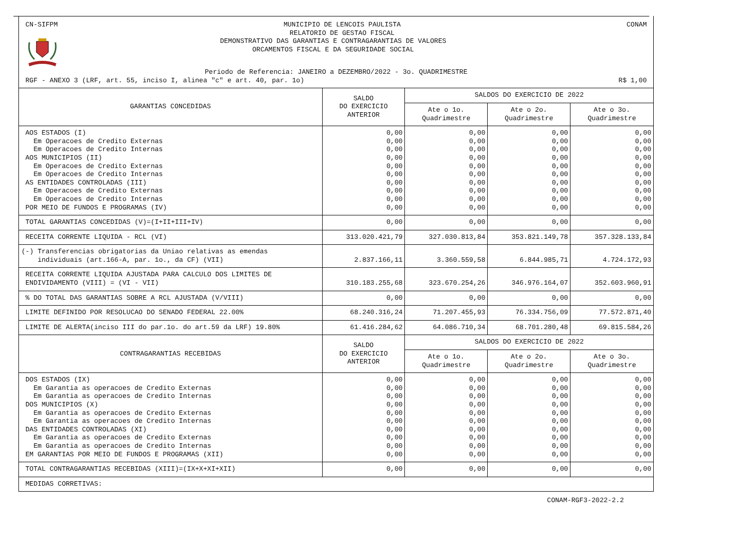CN-SIFPM MUNICIPIO DE LENCOIS PAULISTA
RELATORIO DE GESTAO FISCAL CONAM
DEMONSTRATIVO DAS GARANTIAS E CONTRAGARANTIAS DE VALORES
ORCAMENTOS FISCAL E DA SEGURIDADE SOCIAL
Periodo de Referencia: JANEIRO a DEZEMBRO/2022 - 3o. QUADRIMESTRE
RGF - ANEXO 3 (LRF, art. 55, inciso I, alinea "c" e art. 40, par. 1o) R$ 1,00
| GARANTIAS CONCEDIDAS | SALDO DO EXERCICIO ANTERIOR | SALDOS DO EXERCICIO DE 2022 | | |
| --- | --- | --- | --- | --- |
| | | Ate o 1o. Quadrimestre | Ate o 2o. Quadrimestre | Ate o 3o. Quadrimestre |
| AOS ESTADOS (I) Em Operacoes de Credito Externas Em Operacoes de Credito Internas AOS MUNICIPIOS (II) Em Operacoes de Credito Externas Em Operacoes de Credito Internas AS ENTIDADES CONTROLADAS (III) Em Operacoes de Credito Externas Em Operacoes de Credito Internas POR MEIO DE FUNDOS E PROGRAMAS (IV) | 0,00 0,00 0,00 0,00 0,00 0,00 0,00 0,00 0,00 0,00 | 0,00 0,00 0,00 0,00 0,00 0,00 0,00 0,00 0,00 0,00 | 0,00 0,00 0,00 0,00 0,00 0,00 0,00 0,00 0,00 0,00 | 0,00 0,00 0,00 0,00 0,00 0,00 0,00 0,00 0,00 0,00 |
| TOTAL GARANTIAS CONCEDIDAS (V)=(I+II+III+IV) | 0,00 | 0,00 | 0,00 | 0,00 |
| RECEITA CORRENTE LIQUIDA - RCL (VI) | 313.020.421,79 | 327.030.813,84 | 353.821.149,78 | 357.328.133,84 |
| (-) Transferencias obrigatorias da Uniao relativas as emendas individuais (art.166-A, par. 1o., da CF) (VII) | 2.837.166,11 | 3.360.559,58 | 6.844.985,71 | 4.724.172,93 |
| RECEITA CORRENTE LIQUIDA AJUSTADA PARA CALCULO DOS LIMITES DE ENDIVIDAMENTO (VIII) = (VI - VII) | 310.183.255,68 | 323.670.254,26 | 346.976.164,07 | 352.603.960,91 |
| % DO TOTAL DAS GARANTIAS SOBRE A RCL AJUSTADA (V/VIII) | 0,00 | 0,00 | 0,00 | 0,00 |
| LIMITE DEFINIDO POR RESOLUCAO DO SENADO FEDERAL 22.00% | 68.240.316,24 | 71.207.455,93 | 76.334.756,09 | 77.572.871,40 |
| LIMITE DE ALERTA(inciso III do par.1o. do art.59 da LRF) 19.80% | 61.416.284,62 | 64.086.710,34 | 68.701.280,48 | 69.815.584,26 |
| CONTRAGARANTIAS RECEBIDAS | SALDO DO EXERCICIO ANTERIOR | SALDOS DO EXERCICIO DE 2022 | | |
| | | Ate o 1o. Quadrimestre | Ate o 2o. Quadrimestre | Ate o 3o. Quadrimestre |
| DOS ESTADOS (IX) Em Garantia as operacoes de Credito Externas Em Garantia as operacoes de Credito Internas DOS MUNICIPIOS (X) Em Garantia as operacoes de Credito Externas Em Garantia as operacoes de Credito Internas DAS ENTIDADES CONTROLADAS (XI) Em Garantia as operacoes de Credito Externas Em Garantia as operacoes de Credito Internas EM GARANTIAS POR MEIO DE FUNDOS E PROGRAMAS (XII) | 0,00 0,00 0,00 0,00 0,00 0,00 0,00 0,00 0,00 0,00 | 0,00 0,00 0,00 0,00 0,00 0,00 0,00 0,00 0,00 0,00 | 0,00 0,00 0,00 0,00 0,00 0,00 0,00 0,00 0,00 0,00 | 0,00 0,00 0,00 0,00 0,00 0,00 0,00 0,00 0,00 0,00 |
| TOTAL CONTRAGARANTIAS RECEBIDAS (XIII)=(IX+X+XI+XII) | 0,00 | 0,00 | 0,00 | 0,00 |
| MEDIDAS CORRETIVAS: | | | | |
CONAM-RGF3-2022-2.2